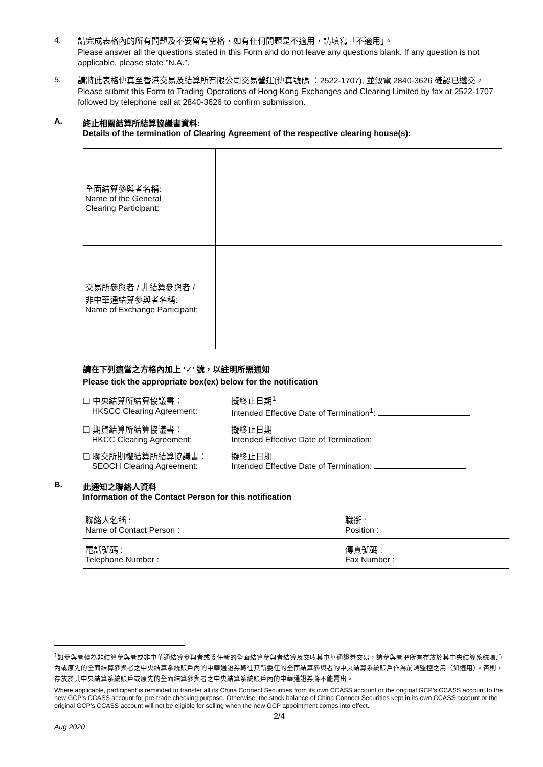4.
請完成表格內的所有問題及不要留有空格，如有任何問題是不適用，請填寫「不適用」。
Please answer all the questions stated in this Form and do not leave any questions blank. If any question is not applicable, please state "N.A.".
5.
請將此表格傳真至香港交易及結算所有限公司交易營運(傳真號碼 ：2522-1707), 並致電 2840-3626 確認已遞交。
Please submit this Form to Trading Operations of Hong Kong Exchanges and Clearing Limited by fax at 2522-1707 followed by telephone call at 2840-3626 to confirm submission.
A. 終止相關結算所結算協議書資料:
Details of the termination of Clearing Agreement of the respective clearing house(s):
| 全面結算參與者名稱: Name of the General Clearing Participant: | |
| 交易所參與者 / 非結算參與者 / 非中華通結算參與者名稱: Name of Exchange Participant: | |
請在下列適當之方格內加上 ‘✓’ 號，以註明所需通知
Please tick the appropriate box(ex) below for the notification
❑ 中央結算所結算協議書：
HKSCC Clearing Agreement: 擬終止日期<sup>1</sup>
Intended Effective Date of Termination<sup>1</sup>:
❑ 期貨結算所結算協議書：
HKCC Clearing Agreement: 擬終止日期
Intended Effective Date of Termination:
❑ 聯交所期權結算所結算協議書：
SEOCH Clearing Agreement: 擬終止日期
Intended Effective Date of Termination:
B. 此通知之聯絡人資料
Information of the Contact Person for this notification
| 聯絡人名稱 : Name of Contact Person : | | 職銜 : Position : | |
| 電話號碼 : Telephone Number : | | 傳真號碼 : Fax Number : | |
<sup>1</sup> 如參與者轉為非結算參與者或非中華通結算參與者或委任新的全面結算參與者結算及交收其中華通證券交易，請參與者把所有存放於其中央結算系統賬戶內或原先的全面結算參與者之中央結算系統賬戶內的中華通證券轉往其新委任的全面結算參與者的中央結算系統賬戶作為前端監控之用（如適用）。否則，存放於其中央結算系統賬戶或原先的全面結算參與者之中央結算系統賬戶內的中華通證券將不能賣出。
Where applicable, participant is reminded to transfer all its China Connect Securities from its own CCASS account or the original GCP’s CCASS account to the new GCP’s CCASS account for pre-trade checking purpose. Otherwise, the stock balance of China Connect Securities kept in its own CCASS account or the original GCP’s CCASS account will not be eligible for selling when the new GCP appointment comes into effect.
2/4
Aug 2020